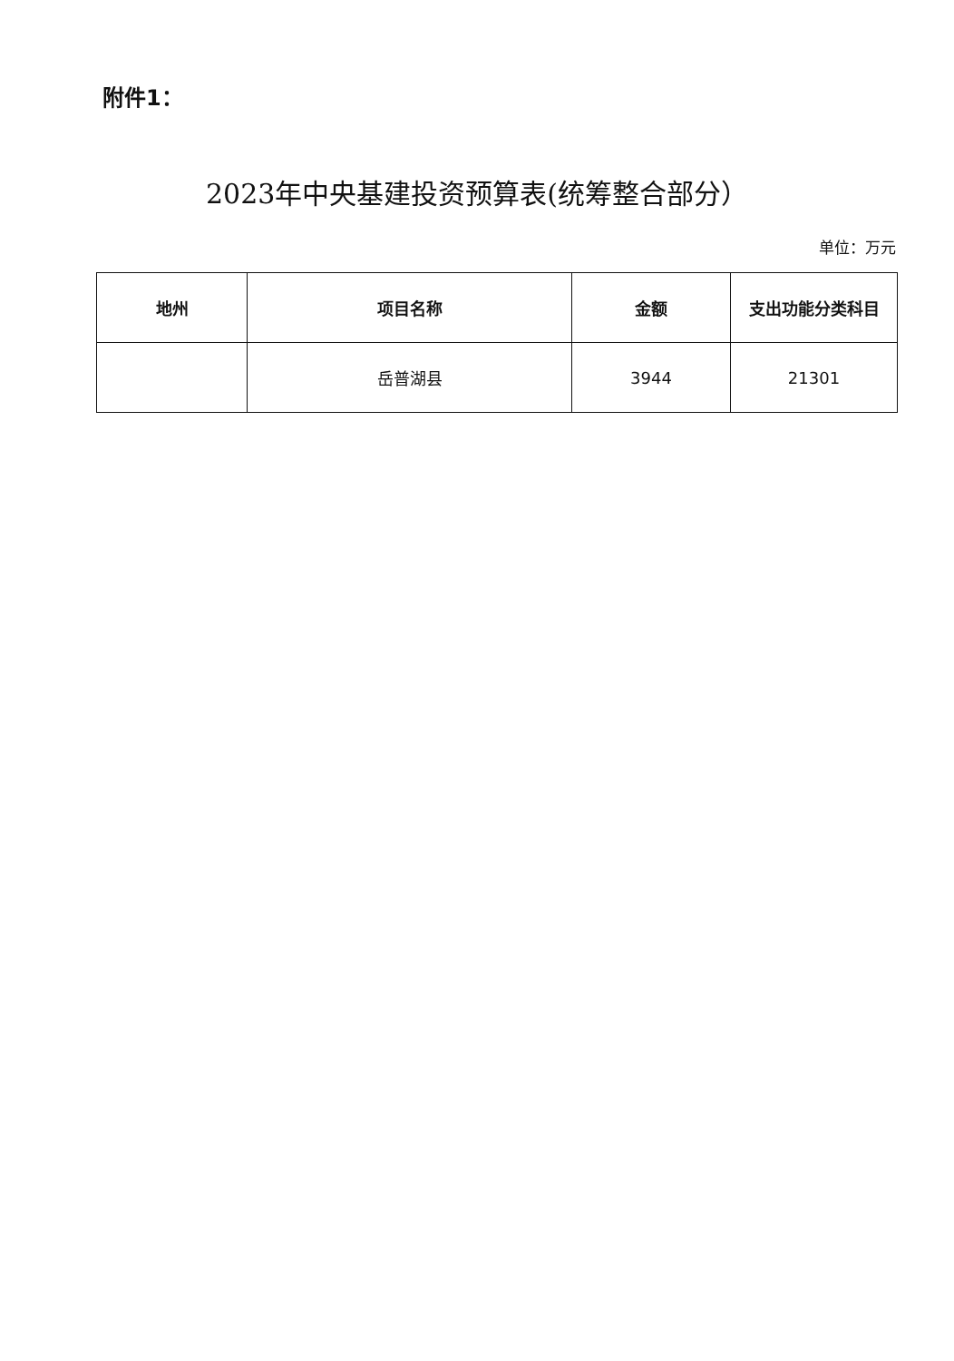附件1：
2023年中央基建投资预算表(统筹整合部分）
单位：万元
| 地州 | 项目名称 | 金额 | 支出功能分类科目 |
| --- | --- | --- | --- |
| | 岳普湖县 | 3944 | 21301 |